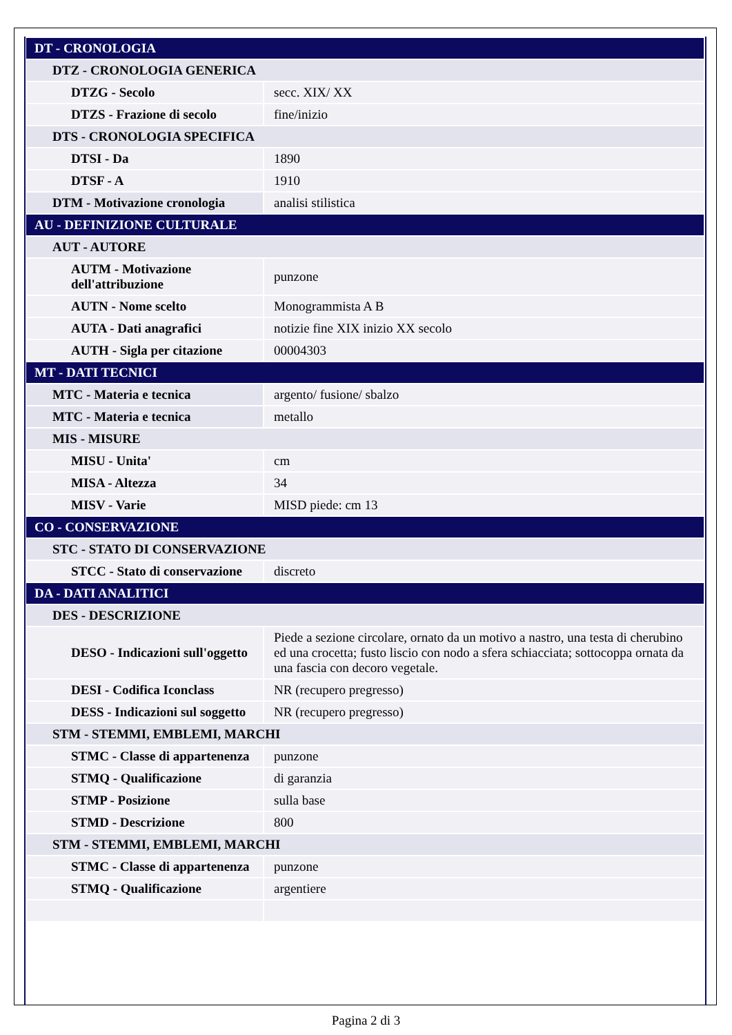| DT - CRONOLOGIA | |
| DTZ - CRONOLOGIA GENERICA | |
| DTZG - Secolo | secc. XIX/ XX |
| DTZS - Frazione di secolo | fine/inizio |
| DTS - CRONOLOGIA SPECIFICA | |
| DTSI - Da | 1890 |
| DTSF - A | 1910 |
| DTM - Motivazione cronologia | analisi stilistica |
| AU - DEFINIZIONE CULTURALE | |
| AUT - AUTORE | |
| AUTM - Motivazione dell'attribuzione | punzone |
| AUTN - Nome scelto | Monogrammista A B |
| AUTA - Dati anagrafici | notizie fine XIX inizio XX secolo |
| AUTH - Sigla per citazione | 00004303 |
| MT - DATI TECNICI | |
| MTC - Materia e tecnica | argento/ fusione/ sbalzo |
| MTC - Materia e tecnica | metallo |
| MIS - MISURE | |
| MISU - Unita' | cm |
| MISA - Altezza | 34 |
| MISV - Varie | MISD piede: cm 13 |
| CO - CONSERVAZIONE | |
| STC - STATO DI CONSERVAZIONE | |
| STCC - Stato di conservazione | discreto |
| DA - DATI ANALITICI | |
| DES - DESCRIZIONE | |
| DESO - Indicazioni sull'oggetto | Piede a sezione circolare, ornato da un motivo a nastro, una testa di cherubino ed una crocetta; fusto liscio con nodo a sfera schiacciata; sottocoppa ornata da una fascia con decoro vegetale. |
| DESI - Codifica Iconclass | NR (recupero pregresso) |
| DESS - Indicazioni sul soggetto | NR (recupero pregresso) |
| STM - STEMMI, EMBLEMI, MARCHI | |
| STMC - Classe di appartenenza | punzone |
| STMQ - Qualificazione | di garanzia |
| STMP - Posizione | sulla base |
| STMD - Descrizione | 800 |
| STM - STEMMI, EMBLEMI, MARCHI | |
| STMC - Classe di appartenenza | punzone |
| STMQ - Qualificazione | argentiere |
Pagina 2 di 3